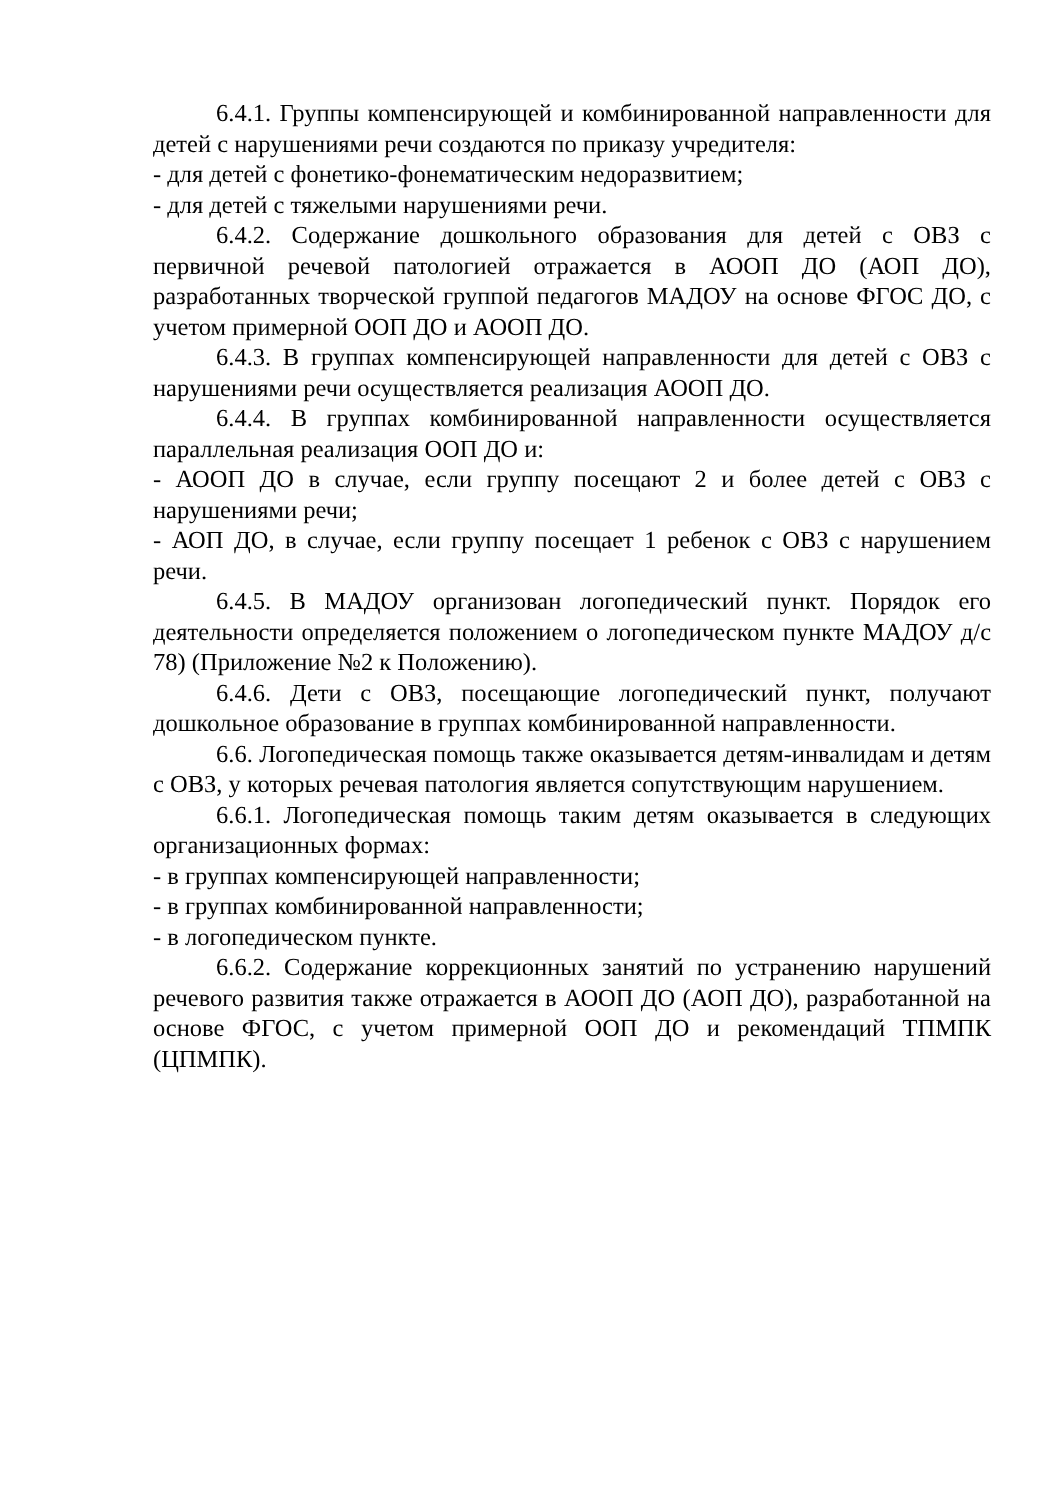6.4.1. Группы компенсирующей и комбинированной направленности для детей с нарушениями речи создаются по приказу учредителя:
- для детей с фонетико-фонематическим недоразвитием;
- для детей с тяжелыми нарушениями речи.
6.4.2. Содержание дошкольного образования для детей с ОВЗ с первичной речевой патологией отражается в АООП ДО (АОП ДО), разработанных творческой группой педагогов МАДОУ на основе ФГОС ДО, с учетом примерной ООП ДО и АООП ДО.
6.4.3. В группах компенсирующей направленности для детей с ОВЗ с нарушениями речи осуществляется реализация АООП ДО.
6.4.4. В группах комбинированной направленности осуществляется параллельная реализация ООП ДО и:
- АООП ДО в случае, если группу посещают 2 и более детей с ОВЗ с нарушениями речи;
- АОП ДО, в случае, если группу посещает 1 ребенок с ОВЗ с нарушением речи.
6.4.5. В МАДОУ организован логопедический пункт. Порядок его деятельности определяется положением о логопедическом пункте МАДОУ д/с 78) (Приложение №2 к Положению).
6.4.6. Дети с ОВЗ, посещающие логопедический пункт, получают дошкольное образование в группах комбинированной направленности.
6.6. Логопедическая помощь также оказывается детям-инвалидам и детям с ОВЗ, у которых речевая патология является сопутствующим нарушением.
6.6.1. Логопедическая помощь таким детям оказывается в следующих организационных формах:
- в группах компенсирующей направленности;
- в группах комбинированной направленности;
- в логопедическом пункте.
6.6.2. Содержание коррекционных занятий по устранению нарушений речевого развития также отражается в АООП ДО (АОП ДО), разработанной на основе ФГОС, с учетом примерной ООП ДО и рекомендаций ТПМПК (ЦПМПК).